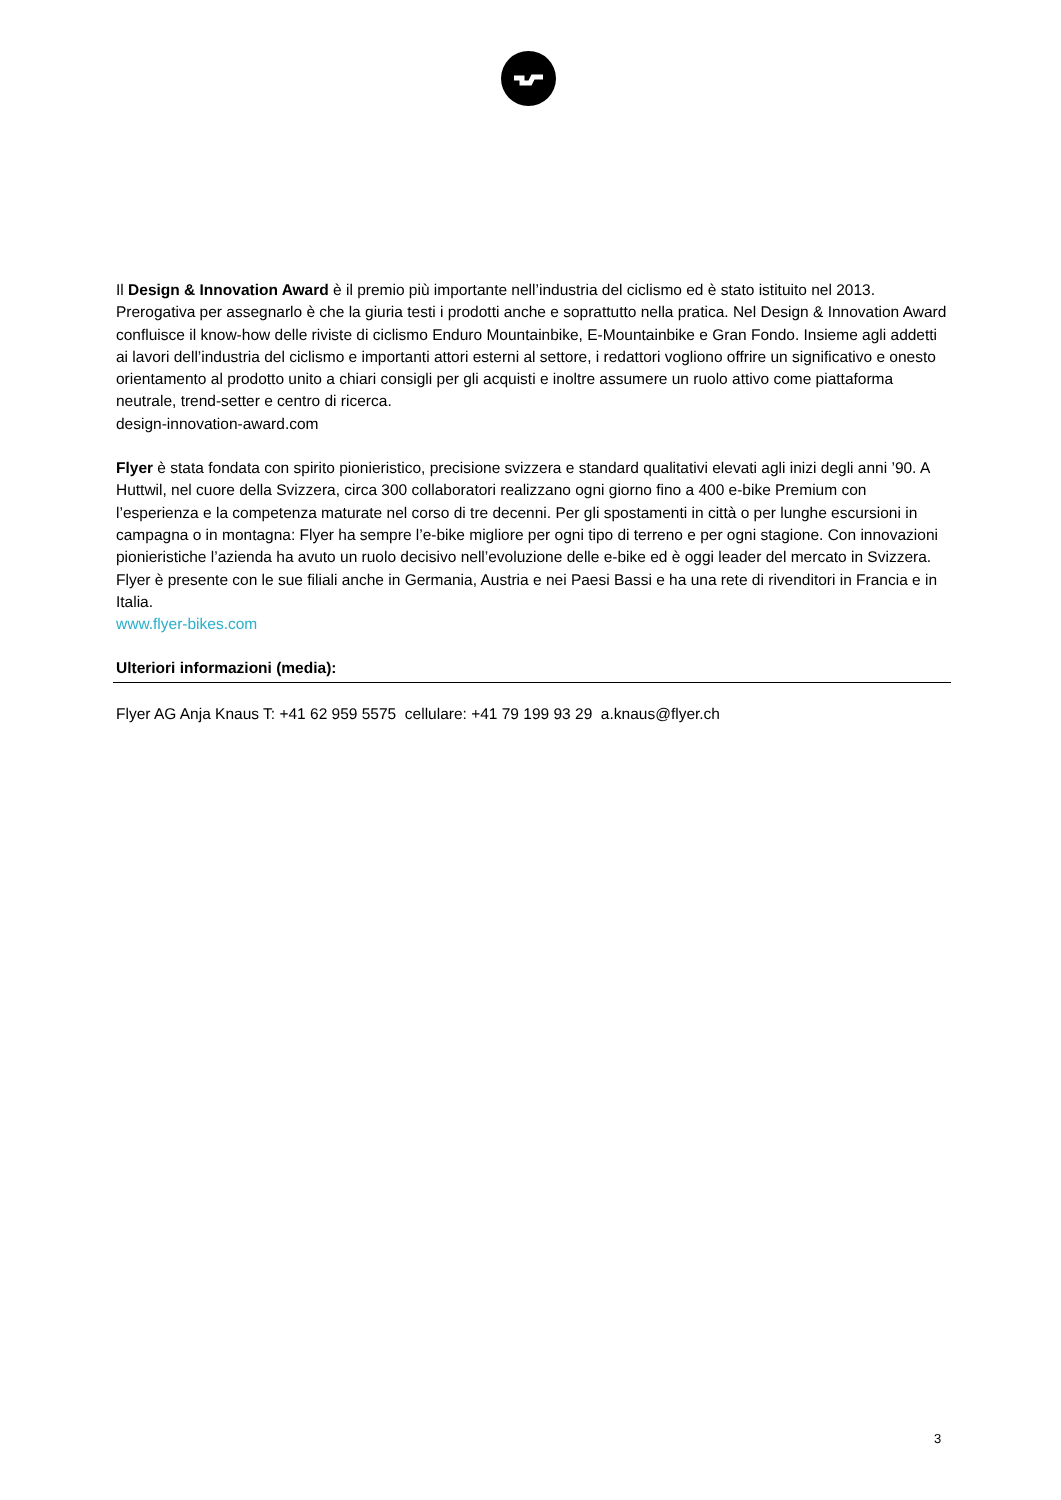Il Design & Innovation Award è il premio più importante nell’industria del ciclismo ed è stato istituito nel 2013. Prerogativa per assegnarlo è che la giuria testi i prodotti anche e soprattutto nella pratica. Nel Design & Innovation Award confluisce il know-how delle riviste di ciclismo Enduro Mountainbike, E-Mountainbike e Gran Fondo. Insieme agli addetti ai lavori dell’industria del ciclismo e importanti attori esterni al settore, i redattori vogliono offrire un significativo e onesto orientamento al prodotto unito a chiari consigli per gli acquisti e inoltre assumere un ruolo attivo come piattaforma neutrale, trend-setter e centro di ricerca.
design-innovation-award.com
Flyer è stata fondata con spirito pionieristico, precisione svizzera e standard qualitativi elevati agli inizi degli anni ’90. A Huttwil, nel cuore della Svizzera, circa 300 collaboratori realizzano ogni giorno fino a 400 e-bike Premium con l’esperienza e la competenza maturate nel corso di tre decenni. Per gli spostamenti in città o per lunghe escursioni in campagna o in montagna: Flyer ha sempre l’e-bike migliore per ogni tipo di terreno e per ogni stagione. Con innovazioni pionieristiche l’azienda ha avuto un ruolo decisivo nell’evoluzione delle e-bike ed è oggi leader del mercato in Svizzera. Flyer è presente con le sue filiali anche in Germania, Austria e nei Paesi Bassi e ha una rete di rivenditori in Francia e in Italia.
www.flyer-bikes.com
Ulteriori informazioni (media):
Flyer AG Anja Knaus T: +41 62 959 5575 cellulare: +41 79 199 93 29 a.knaus@flyer.ch
3